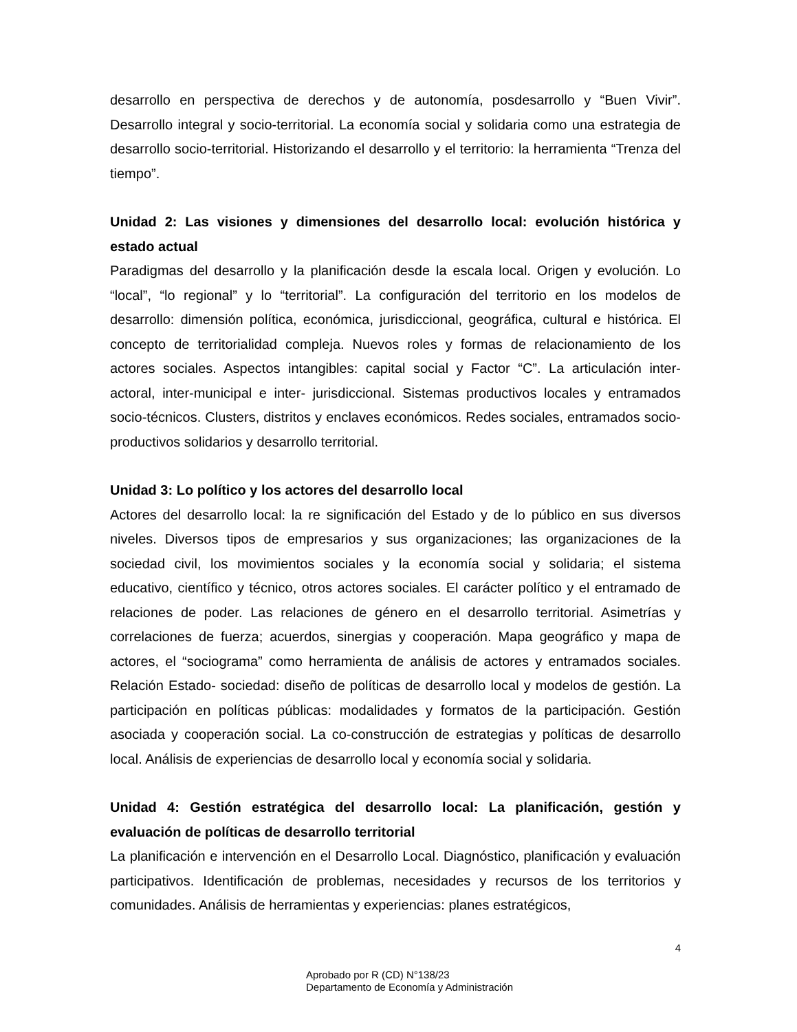desarrollo en perspectiva de derechos y de autonomía, posdesarrollo y “Buen Vivir”. Desarrollo integral y socio-territorial. La economía social y solidaria como una estrategia de desarrollo socio-territorial. Historizando el desarrollo y el territorio: la herramienta “Trenza del tiempo”.
Unidad 2: Las visiones y dimensiones del desarrollo local: evolución histórica y estado actual
Paradigmas del desarrollo y la planificación desde la escala local. Origen y evolución. Lo “local”, “lo regional” y lo “territorial”. La configuración del territorio en los modelos de desarrollo: dimensión política, económica, jurisdiccional, geográfica, cultural e histórica. El concepto de territorialidad compleja. Nuevos roles y formas de relacionamiento de los actores sociales. Aspectos intangibles: capital social y Factor “C”. La articulación inter-actoral, inter-municipal e inter- jurisdiccional. Sistemas productivos locales y entramados socio-técnicos. Clusters, distritos y enclaves económicos. Redes sociales, entramados socio-productivos solidarios y desarrollo territorial.
Unidad 3: Lo político y los actores del desarrollo local
Actores del desarrollo local: la re significación del Estado y de lo público en sus diversos niveles. Diversos tipos de empresarios y sus organizaciones; las organizaciones de la sociedad civil, los movimientos sociales y la economía social y solidaria; el sistema educativo, científico y técnico, otros actores sociales. El carácter político y el entramado de relaciones de poder. Las relaciones de género en el desarrollo territorial. Asimetrías y correlaciones de fuerza; acuerdos, sinergias y cooperación. Mapa geográfico y mapa de actores, el “sociograma” como herramienta de análisis de actores y entramados sociales. Relación Estado- sociedad: diseño de políticas de desarrollo local y modelos de gestión. La participación en políticas públicas: modalidades y formatos de la participación. Gestión asociada y cooperación social. La co-construcción de estrategias y políticas de desarrollo local. Análisis de experiencias de desarrollo local y economía social y solidaria.
Unidad 4: Gestión estratégica del desarrollo local: La planificación, gestión y evaluación de políticas de desarrollo territorial
La planificación e intervención en el Desarrollo Local. Diagnóstico, planificación y evaluación participativos. Identificación de problemas, necesidades y recursos de los territorios y comunidades. Análisis de herramientas y experiencias: planes estratégicos,
4
Aprobado por R (CD) N°138/23
Departamento de Economía y Administración